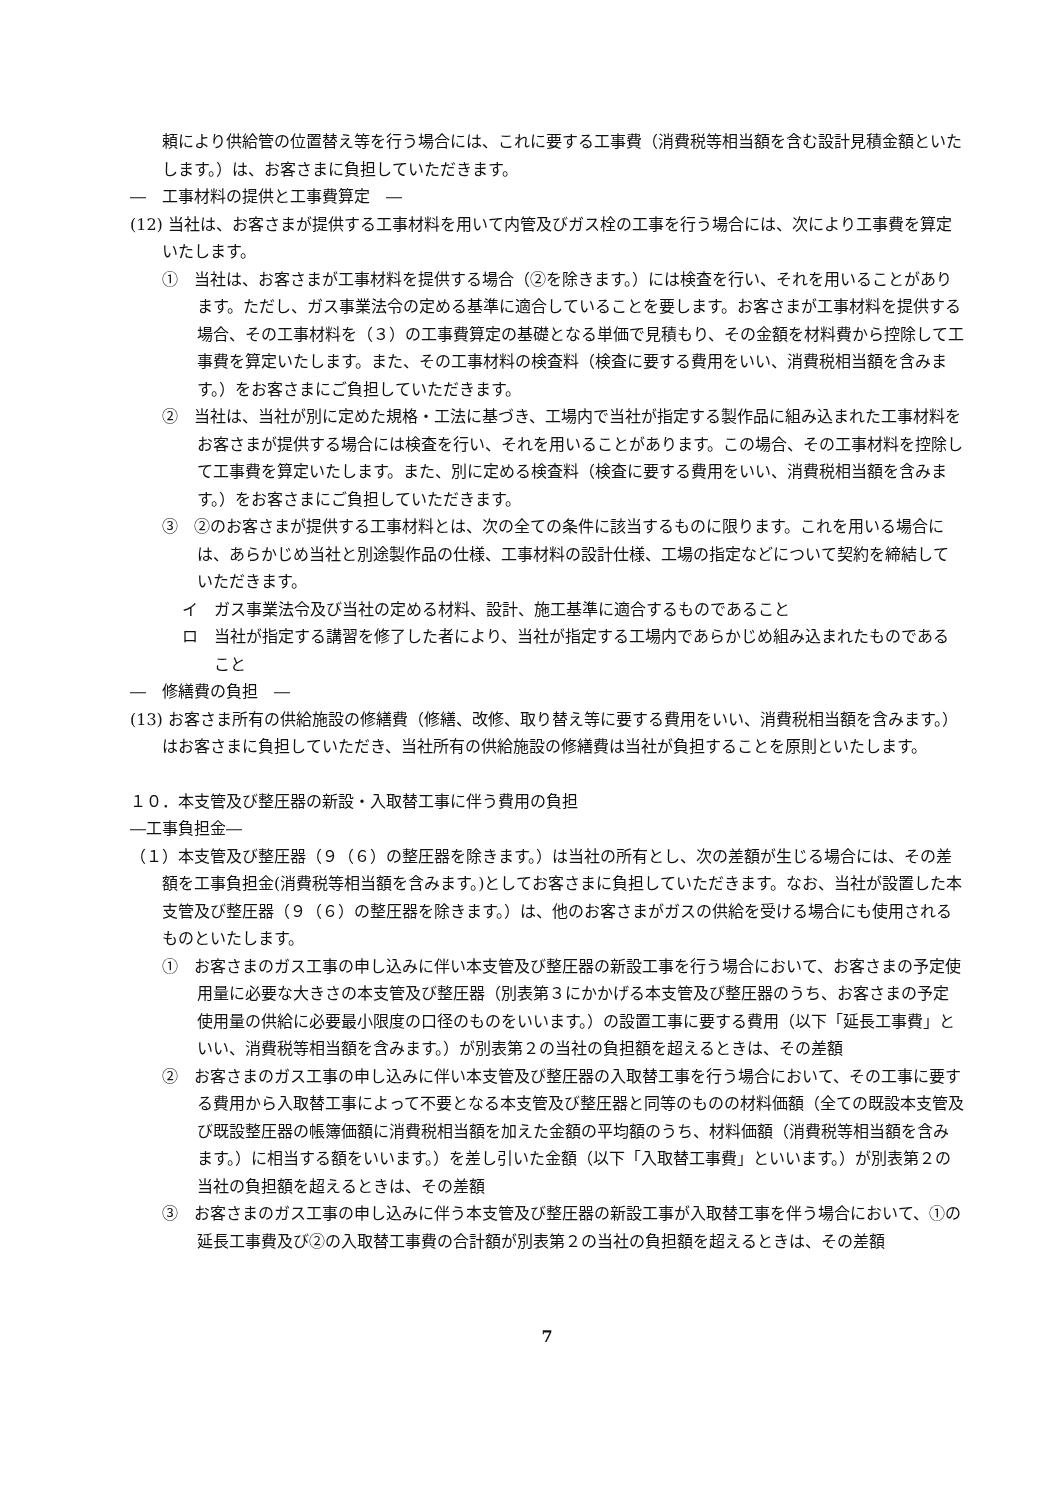頼により供給管の位置替え等を行う場合には、これに要する工事費（消費税等相当額を含む設計見積金額といたします。）は、お客さまに負担していただきます。
―　工事材料の提供と工事費算定　―
(12) 当社は、お客さまが提供する工事材料を用いて内管及びガス栓の工事を行う場合には、次により工事費を算定いたします。
①　当社は、お客さまが工事材料を提供する場合（②を除きます。）には検査を行い、それを用いることがあります。ただし、ガス事業法令の定める基準に適合していることを要します。お客さまが工事材料を提供する場合、その工事材料を（３）の工事費算定の基礎となる単価で見積もり、その金額を材料費から控除して工事費を算定いたします。また、その工事材料の検査料（検査に要する費用をいい、消費税相当額を含みます。）をお客さまにご負担していただきます。
②　当社は、当社が別に定めた規格・工法に基づき、工場内で当社が指定する製作品に組み込まれた工事材料をお客さまが提供する場合には検査を行い、それを用いることがあります。この場合、その工事材料を控除して工事費を算定いたします。また、別に定める検査料（検査に要する費用をいい、消費税相当額を含みます。）をお客さまにご負担していただきます。
③　②のお客さまが提供する工事材料とは、次の全ての条件に該当するものに限ります。これを用いる場合には、あらかじめ当社と別途製作品の仕様、工事材料の設計仕様、工場の指定などについて契約を締結していただきます。
イ　ガス事業法令及び当社の定める材料、設計、施工基準に適合するものであること
ロ　当社が指定する講習を修了した者により、当社が指定する工場内であらかじめ組み込まれたものであること
―　修繕費の負担　―
(13) お客さま所有の供給施設の修繕費（修繕、改修、取り替え等に要する費用をいい、消費税相当額を含みます。）はお客さまに負担していただき、当社所有の供給施設の修繕費は当社が負担することを原則といたします。
１０．本支管及び整圧器の新設・入取替工事に伴う費用の負担
―工事負担金―
（１）本支管及び整圧器（９（６）の整圧器を除きます。）は当社の所有とし、次の差額が生じる場合には、その差額を工事負担金(消費税等相当額を含みます。)としてお客さまに負担していただきます。なお、当社が設置した本支管及び整圧器（９（６）の整圧器を除きます。）は、他のお客さまがガスの供給を受ける場合にも使用されるものといたします。
①　お客さまのガス工事の申し込みに伴い本支管及び整圧器の新設工事を行う場合において、お客さまの予定使用量に必要な大きさの本支管及び整圧器（別表第３にかかげる本支管及び整圧器のうち、お客さまの予定使用量の供給に必要最小限度の口径のものをいいます。）の設置工事に要する費用（以下「延長工事費」といい、消費税等相当額を含みます。）が別表第２の当社の負担額を超えるときは、その差額
②　お客さまのガス工事の申し込みに伴い本支管及び整圧器の入取替工事を行う場合において、その工事に要する費用から入取替工事によって不要となる本支管及び整圧器と同等のものの材料価額（全ての既設本支管及び既設整圧器の帳簿価額に消費税相当額を加えた金額の平均額のうち、材料価額（消費税等相当額を含みます。）に相当する額をいいます。）を差し引いた金額（以下「入取替工事費」といいます。）が別表第２の当社の負担額を超えるときは、その差額
③　お客さまのガス工事の申し込みに伴う本支管及び整圧器の新設工事が入取替工事を伴う場合において、①の延長工事費及び②の入取替工事費の合計額が別表第２の当社の負担額を超えるときは、その差額
7